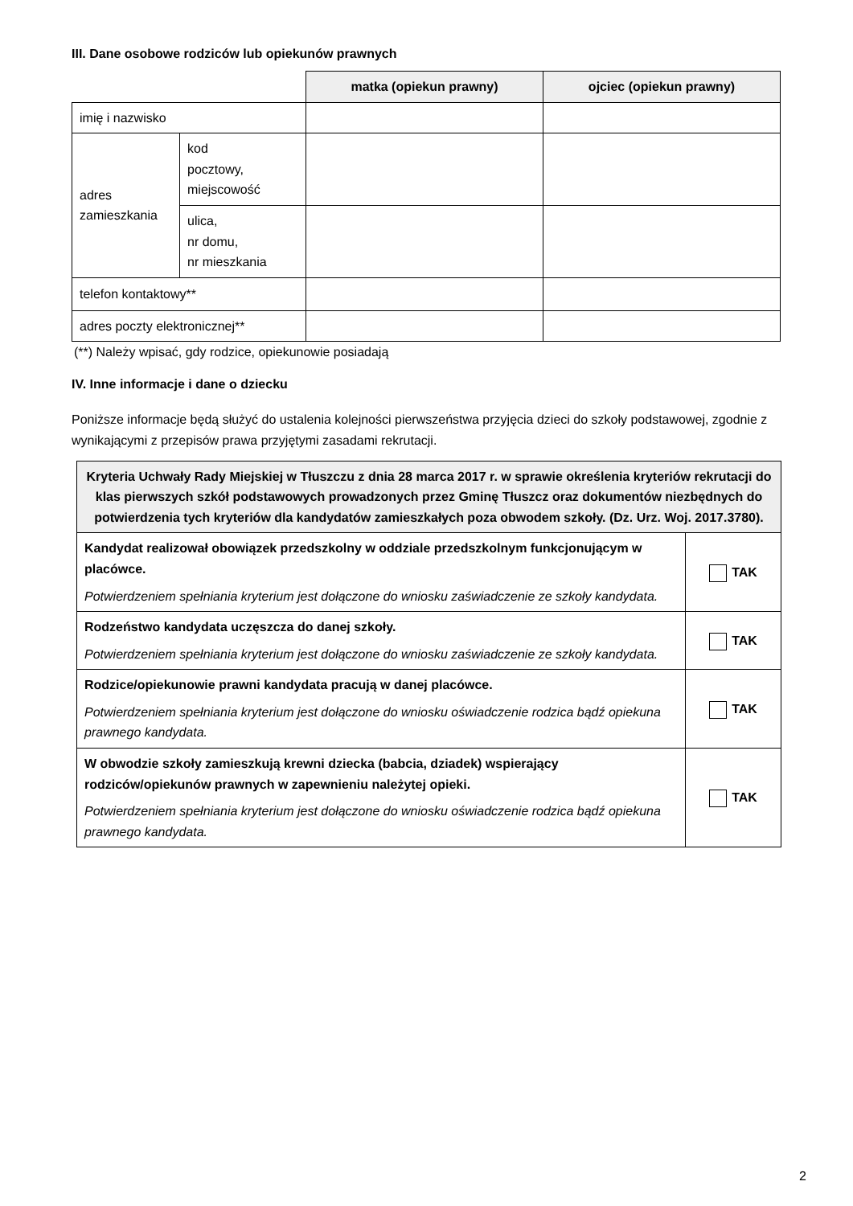III. Dane osobowe rodziców lub opiekunów prawnych
| | | matka (opiekun prawny) | ojciec (opiekun prawny) |
| imię i nazwisko | | | |
| adres zamieszkania | kod pocztowy, miejscowość | | |
| | ulica, nr domu, nr mieszkania | | |
| telefon kontaktowy** | | | |
| adres poczty elektronicznej** | | | |
(**) Należy wpisać, gdy rodzice, opiekunowie posiadają
IV. Inne informacje i dane o dziecku
Poniższe informacje będą służyć do ustalenia kolejności pierwszeństwa przyjęcia dzieci do szkoły podstawowej, zgodnie z wynikającymi z przepisów prawa przyjętymi zasadami rekrutacji.
| Kryteria Uchwały Rady Miejskiej w Tłuszczu z dnia 28 marca 2017 r. w sprawie określenia kryteriów rekrutacji do klas pierwszych szkół podstawowych prowadzonych przez Gminę Tłuszcz oraz dokumentów niezbędnych do potwierdzenia tych kryteriów dla kandydatów zamieszkałych poza obwodem szkoły. (Dz. Urz. Woj. 2017.3780). | |
| --- | --- |
| Kandydat realizował obowiązek przedszkolny w oddziale przedszkolnym funkcjonującym w placówce. Potwierdzeniem spełniania kryterium jest dołączone do wniosku zaświadczenie ze szkoły kandydata. | TAK |
| Rodzeństwo kandydata uczęszcza do danej szkoły. Potwierdzeniem spełniania kryterium jest dołączone do wniosku zaświadczenie ze szkoły kandydata. | TAK |
| Rodzice/opiekunowie prawni kandydata pracują w danej placówce. Potwierdzeniem spełniania kryterium jest dołączone do wniosku oświadczenie rodzica bądź opiekuna prawnego kandydata. | TAK |
| W obwodzie szkoły zamieszkują krewni dziecka (babcia, dziadek) wspierający rodziców/opiekunów prawnych w zapewnieniu należytej opieki. Potwierdzeniem spełniania kryterium jest dołączone do wniosku oświadczenie rodzica bądź opiekuna prawnego kandydata. | TAK |
2